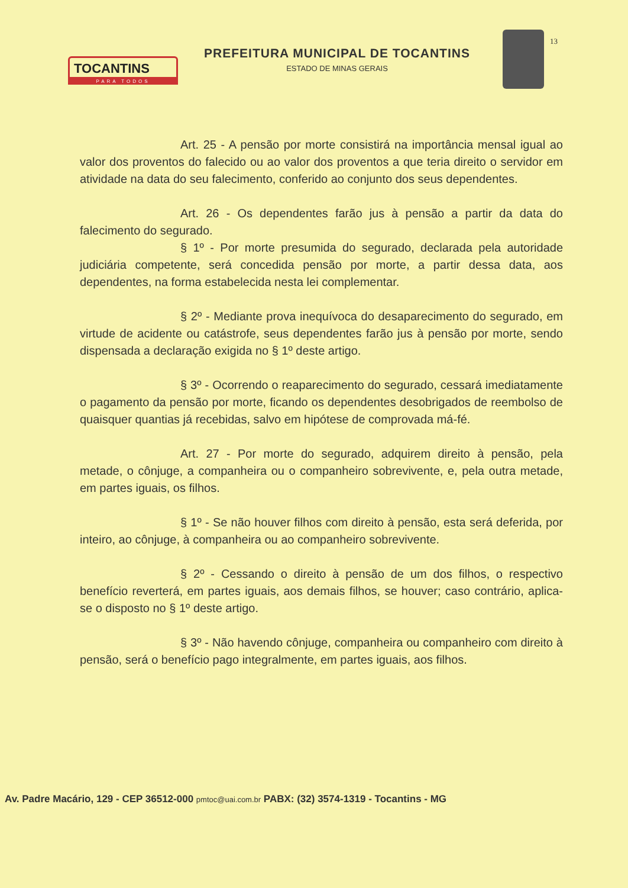TOCANTINS
PARA TODOS
PREFEITURA MUNICIPAL DE TOCANTINS
ESTADO DE MINAS GERAIS
13
Art. 25 - A pensão por morte consistirá na importância mensal igual ao valor dos proventos do falecido ou ao valor dos proventos a que teria direito o servidor em atividade na data do seu falecimento, conferido ao conjunto dos seus dependentes.
Art. 26 - Os dependentes farão jus à pensão a partir da data do falecimento do segurado.
§ 1º - Por morte presumida do segurado, declarada pela autoridade judiciária competente, será concedida pensão por morte, a partir dessa data, aos dependentes, na forma estabelecida nesta lei complementar.
§ 2º - Mediante prova inequívoca do desaparecimento do segurado, em virtude de acidente ou catástrofe, seus dependentes farão jus à pensão por morte, sendo dispensada a declaração exigida no § 1º deste artigo.
§ 3º - Ocorrendo o reaparecimento do segurado, cessará imediatamente o pagamento da pensão por morte, ficando os dependentes desobrigados de reembolso de quaisquer quantias já recebidas, salvo em hipótese de comprovada má-fé.
Art. 27 - Por morte do segurado, adquirem direito à pensão, pela metade, o cônjuge, a companheira ou o companheiro sobrevivente, e, pela outra metade, em partes iguais, os filhos.
§ 1º - Se não houver filhos com direito à pensão, esta será deferida, por inteiro, ao cônjuge, à companheira ou ao companheiro sobrevivente.
§ 2º - Cessando o direito à pensão de um dos filhos, o respectivo benefício reverterá, em partes iguais, aos demais filhos, se houver; caso contrário, aplica-se o disposto no § 1º deste artigo.
§ 3º - Não havendo cônjuge, companheira ou companheiro com direito à pensão, será o benefício pago integralmente, em partes iguais, aos filhos.
Av. Padre Macário, 129 - CEP 36512-000 pmtoc@uai.com.br PABX: (32) 3574-1319 - Tocantins - MG